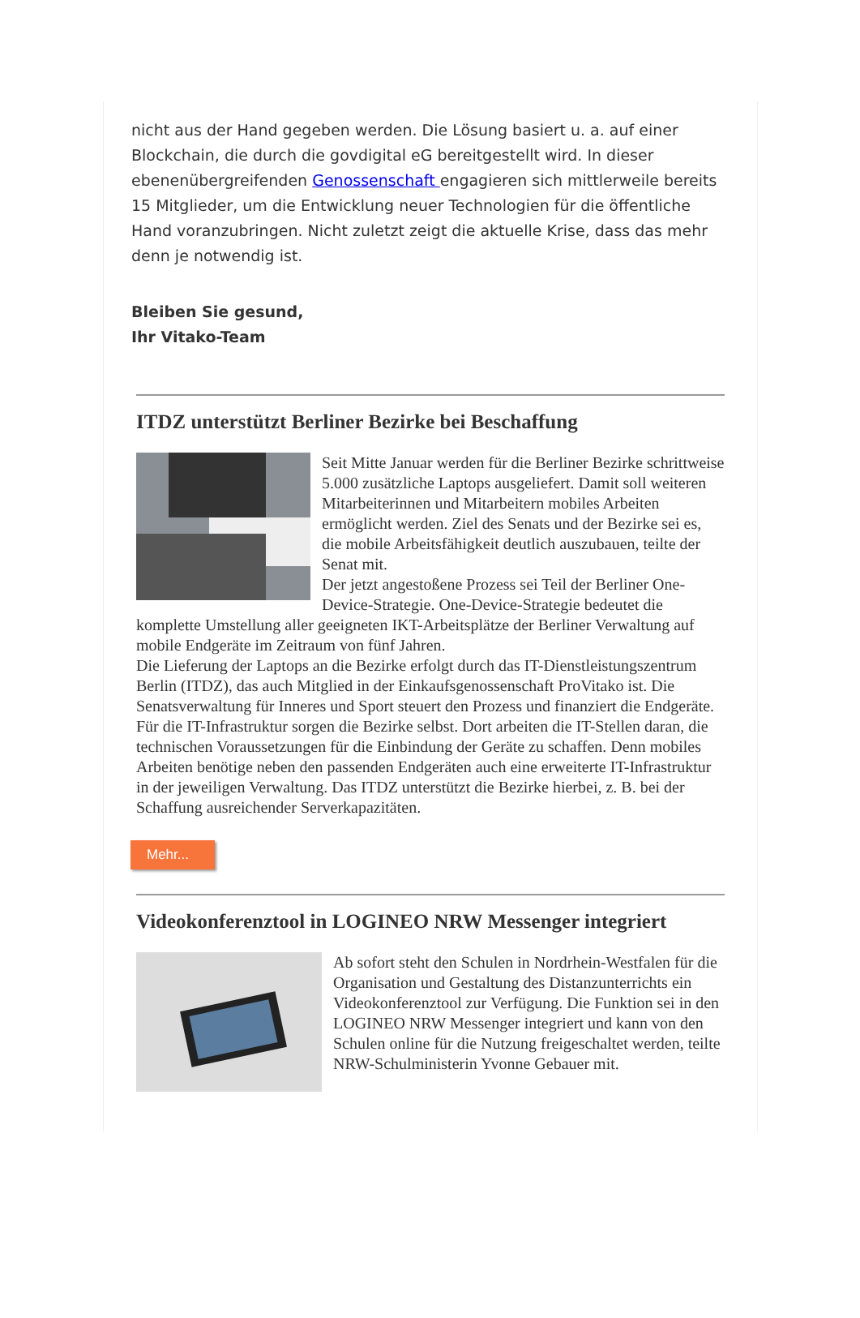nicht aus der Hand gegeben werden. Die Lösung basiert u. a. auf einer Blockchain, die durch die govdigital eG bereitgestellt wird. In dieser ebenenübergreifenden Genossenschaft engagieren sich mittlerweile bereits 15 Mitglieder, um die Entwicklung neuer Technologien für die öffentliche Hand voranzubringen. Nicht zuletzt zeigt die aktuelle Krise, dass das mehr denn je notwendig ist.
Bleiben Sie gesund,
Ihr Vitako-Team
ITDZ unterstützt Berliner Bezirke bei Beschaffung
Seit Mitte Januar werden für die Berliner Bezirke schrittweise 5.000 zusätzliche Laptops ausgeliefert. Damit soll weiteren Mitarbeiterinnen und Mitarbeitern mobiles Arbeiten ermöglicht werden. Ziel des Senats und der Bezirke sei es, die mobile Arbeitsfähigkeit deutlich auszubauen, teilte der Senat mit.
Der jetzt angestoßene Prozess sei Teil der Berliner One-Device-Strategie. One-Device-Strategie bedeutet die komplette Umstellung aller geeigneten IKT-Arbeitsplätze der Berliner Verwaltung auf mobile Endgeräte im Zeitraum von fünf Jahren.
Die Lieferung der Laptops an die Bezirke erfolgt durch das IT-Dienstleistungszentrum Berlin (ITDZ), das auch Mitglied in der Einkaufsgenossenschaft ProVitako ist. Die Senatsverwaltung für Inneres und Sport steuert den Prozess und finanziert die Endgeräte. Für die IT-Infrastruktur sorgen die Bezirke selbst. Dort arbeiten die IT-Stellen daran, die technischen Voraussetzungen für die Einbindung der Geräte zu schaffen. Denn mobiles Arbeiten benötige neben den passenden Endgeräten auch eine erweiterte IT-Infrastruktur in der jeweiligen Verwaltung. Das ITDZ unterstützt die Bezirke hierbei, z. B. bei der Schaffung ausreichender Serverkapazitäten.
Mehr...
Videokonferenztool in LOGINEO NRW Messenger integriert
Ab sofort steht den Schulen in Nordrhein-Westfalen für die Organisation und Gestaltung des Distanzunterrichts ein Videokonferenztool zur Verfügung. Die Funktion sei in den LOGINEO NRW Messenger integriert und kann von den Schulen online für die Nutzung freigeschaltet werden, teilte NRW-Schulministerin Yvonne Gebauer mit.